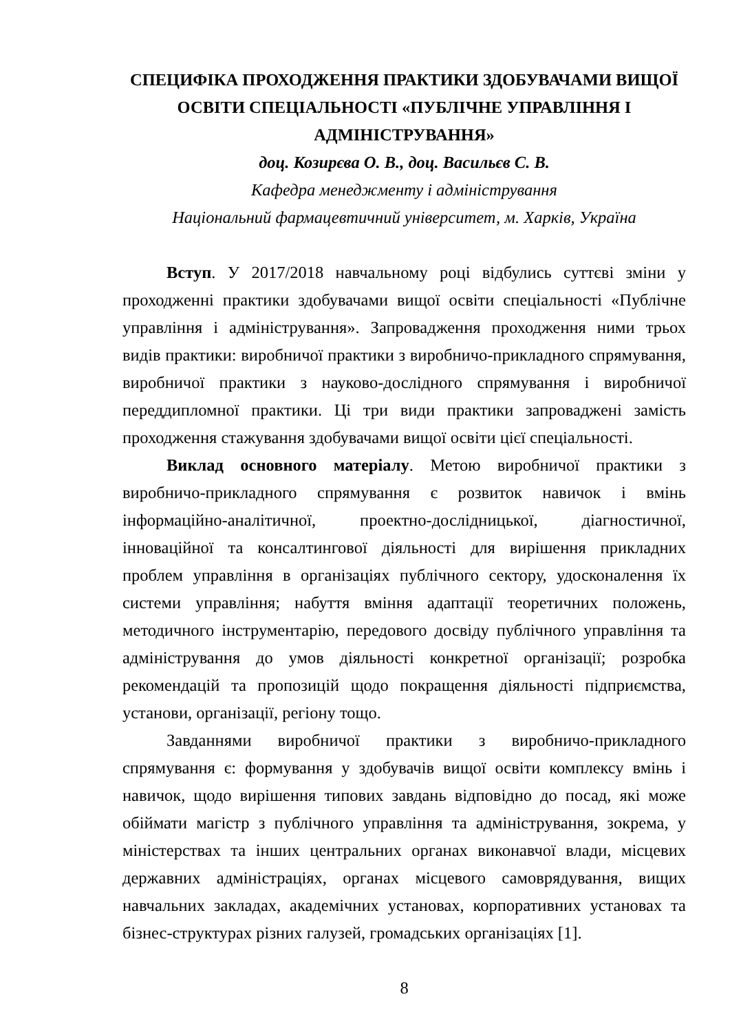СПЕЦИФІКА ПРОХОДЖЕННЯ ПРАКТИКИ ЗДОБУВАЧАМИ ВИЩОЇ ОСВІТИ СПЕЦІАЛЬНОСТІ «ПУБЛІЧНЕ УПРАВЛІННЯ І АДМІНІСТРУВАННЯ»
доц. Козирєва О. В., доц. Васильєв С. В.
Кафедра менеджменту і адміністрування
Національний фармацевтичний університет, м. Харків, Україна
Вступ. У 2017/2018 навчальному році відбулись суттєві зміни у проходженні практики здобувачами вищої освіти спеціальності «Публічне управління і адміністрування». Запровадження проходження ними трьох видів практики: виробничої практики з виробничо-прикладного спрямування, виробничої практики з науково-дослідного спрямування і виробничої переддипломної практики. Ці три види практики запроваджені замість проходження стажування здобувачами вищої освіти цієї спеціальності.
Виклад основного матеріалу. Метою виробничої практики з виробничо-прикладного спрямування є розвиток навичок і вмінь інформаційно-аналітичної, проектно-дослідницької, діагностичної, інноваційної та консалтингової діяльності для вирішення прикладних проблем управління в організаціях публічного сектору, удосконалення їх системи управління; набуття вміння адаптації теоретичних положень, методичного інструментарію, передового досвіду публічного управління та адміністрування до умов діяльності конкретної організації; розробка рекомендацій та пропозицій щодо покращення діяльності підприємства, установи, організації, регіону тощо.
Завданнями виробничої практики з виробничо-прикладного спрямування є: формування у здобувачів вищої освіти комплексу вмінь і навичок, щодо вирішення типових завдань відповідно до посад, які може обіймати магістр з публічного управління та адміністрування, зокрема, у міністерствах та інших центральних органах виконавчої влади, місцевих державних адміністраціях, органах місцевого самоврядування, вищих навчальних закладах, академічних установах, корпоративних установах та бізнес-структурах різних галузей, громадських організаціях [1].
8